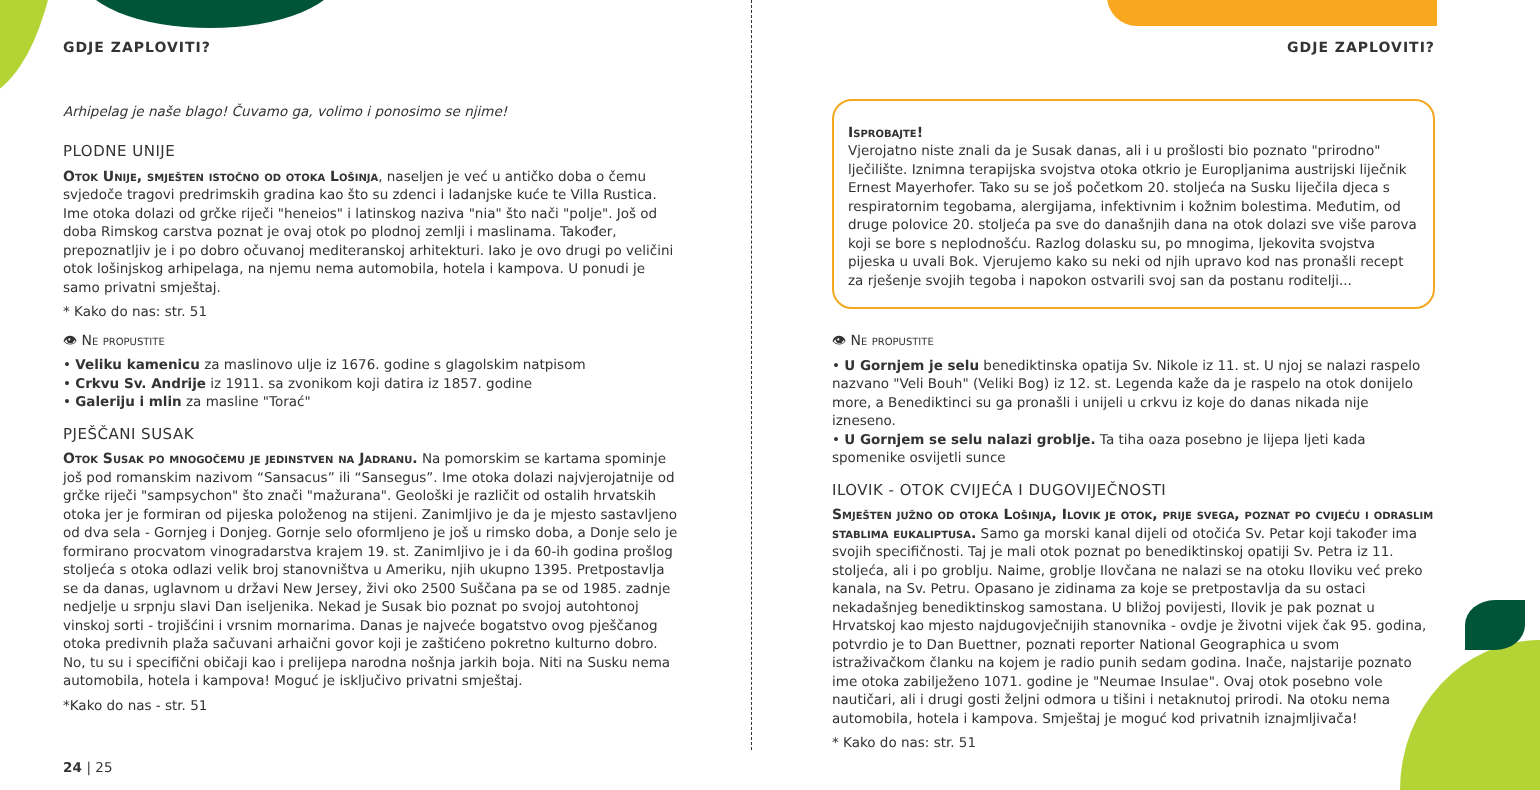GDJE ZAPLOVITI?
Arhipelag je naše blago! Čuvamo ga, volimo i ponosimo se njime!
PLODNE UNIJE
Otok Unije, smješten istočno od otoka Lošinja, naseljen je već u antičko doba o čemu svjedoče tragovi predrimskih gradina kao što su zdenci i ladanjske kuće te Villa Rustica. Ime otoka dolazi od grčke riječi "heneios" i latinskog naziva "nia" što nači "polje". Još od doba Rimskog carstva poznat je ovaj otok po plodnoj zemlji i maslinama. Također, prepoznatljiv je i po dobro očuvanoj mediteranskoj arhitekturi. Iako je ovo drugi po veličini otok lošinjskog arhipelaga, na njemu nema automobila, hotela i kampova. U ponudi je samo privatni smještaj.
* Kako do nas: str. 51
👁 Ne propustite
• Veliku kamenicu za maslinovo ulje iz 1676. godine s glagolskim natpisom
• Crkvu Sv. Andrije iz 1911. sa zvonikom koji datira iz 1857. godine
• Galeriju i mlin za masline "Torać"
PJEŠČANI SUSAK
Otok Susak po mnogočemu je jedinstven na Jadranu. Na pomorskim se kartama spominje još pod romanskim nazivom “Sansacus” ili “Sansegus”. Ime otoka dolazi najvjerojatnije od grčke riječi "sampsychon" što znači "mažurana". Geološki je različit od ostalih hrvatskih otoka jer je formiran od pijeska položenog na stijeni. Zanimljivo je da je mjesto sastavljeno od dva sela - Gornjeg i Donjeg. Gornje selo oformljeno je još u rimsko doba, a Donje selo je formirano procvatom vinogradarstva krajem 19. st. Zanimljivo je i da 60-ih godina prošlog stoljeća s otoka odlazi velik broj stanovništva u Ameriku, njih ukupno 1395. Pretpostavlja se da danas, uglavnom u državi New Jersey, živi oko 2500 Suščana pa se od 1985. zadnje nedjelje u srpnju slavi Dan iseljenika. Nekad je Susak bio poznat po svojoj autohtonoj vinskoj sorti - trojišćini i vrsnim mornarima. Danas je najveće bogatstvo ovog pješčanog otoka predivnih plaža sačuvani arhaični govor koji je zaštićeno pokretno kulturno dobro. No, tu su i specifični običaji kao i prelijepa narodna nošnja jarkih boja. Niti na Susku nema automobila, hotela i kampova! Moguć je isključivo privatni smještaj.
*Kako do nas - str. 51
24 | 25
GDJE ZAPLOVITI?
Isprobajte!
Vjerojatno niste znali da je Susak danas, ali i u prošlosti bio poznato "prirodno" lječilište. Iznimna terapijska svojstva otoka otkrio je Europljanima austrijski liječnik Ernest Mayerhofer. Tako su se još početkom 20. stoljeća na Susku liječila djeca s respiratornim tegobama, alergijama, infektivnim i kožnim bolestima. Međutim, od druge polovice 20. stoljeća pa sve do današnjih dana na otok dolazi sve više parova koji se bore s neplodnošću. Razlog dolasku su, po mnogima, ljekovita svojstva pijeska u uvali Bok. Vjerujemo kako su neki od njih upravo kod nas pronašli recept za rješenje svojih tegoba i napokon ostvarili svoj san da postanu roditelji...
👁 Ne propustite
• U Gornjem je selu benediktinska opatija Sv. Nikole iz 11. st. U njoj se nalazi raspelo nazvano "Veli Bouh" (Veliki Bog) iz 12. st. Legenda kaže da je raspelo na otok donijelo more, a Benediktinci su ga pronašli i unijeli u crkvu iz koje do danas nikada nije izneseno.
• U Gornjem se selu nalazi groblje. Ta tiha oaza posebno je lijepa ljeti kada spomenike osvijetli sunce
ILOVIK - OTOK CVIJEĆA I DUGOVIJEČNOSTI
Smješten južno od otoka Lošinja, Ilovik je otok, prije svega, poznat po cvijeću i odraslim stablima eukaliptusa. Samo ga morski kanal dijeli od otočića Sv. Petar koji također ima svojih specifičnosti. Taj je mali otok poznat po benediktinskoj opatiji Sv. Petra iz 11. stoljeća, ali i po groblju. Naime, groblje Ilovčana ne nalazi se na otoku Iloviku već preko kanala, na Sv. Petru. Opasano je zidinama za koje se pretpostavlja da su ostaci nekadašnjeg benediktinskog samostana. U bližoj povijesti, Ilovik je pak poznat u Hrvatskoj kao mjesto najdugovječnijih stanovnika - ovdje je životni vijek čak 95. godina, potvrdio je to Dan Buettner, poznati reporter National Geographica u svom istraživačkom članku na kojem je radio punih sedam godina. Inače, najstarije poznato ime otoka zabilježeno 1071. godine je "Neumae Insulae". Ovaj otok posebno vole nautičari, ali i drugi gosti željni odmora u tišini i netaknutoj prirodi. Na otoku nema automobila, hotela i kampova. Smještaj je moguć kod privatnih iznajmljivača!
* Kako do nas: str. 51